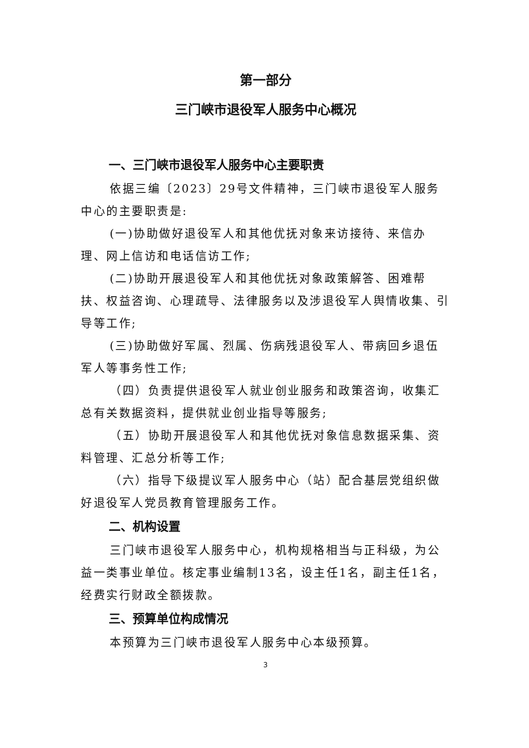第一部分
三门峡市退役军人服务中心概况
一、三门峡市退役军人服务中心主要职责
依据三编〔2023〕29号文件精神，三门峡市退役军人服务中心的主要职责是:
(一)协助做好退役军人和其他优抚对象来访接待、来信办理、网上信访和电话信访工作;
(二)协助开展退役军人和其他优抚对象政策解答、困难帮扶、权益咨询、心理疏导、法律服务以及涉退役军人舆情收集、引导等工作;
(三)协助做好军属、烈属、伤病残退役军人、带病回乡退伍军人等事务性工作;
（四）负责提供退役军人就业创业服务和政策咨询，收集汇总有关数据资料，提供就业创业指导等服务;
（五）协助开展退役军人和其他优抚对象信息数据采集、资料管理、汇总分析等工作;
（六）指导下级提议军人服务中心（站）配合基层党组织做好退役军人党员教育管理服务工作。
二、机构设置
三门峡市退役军人服务中心，机构规格相当与正科级，为公益一类事业单位。核定事业编制13名，设主任1名，副主任1名，经费实行财政全额拨款。
三、预算单位构成情况
本预算为三门峡市退役军人服务中心本级预算。
3